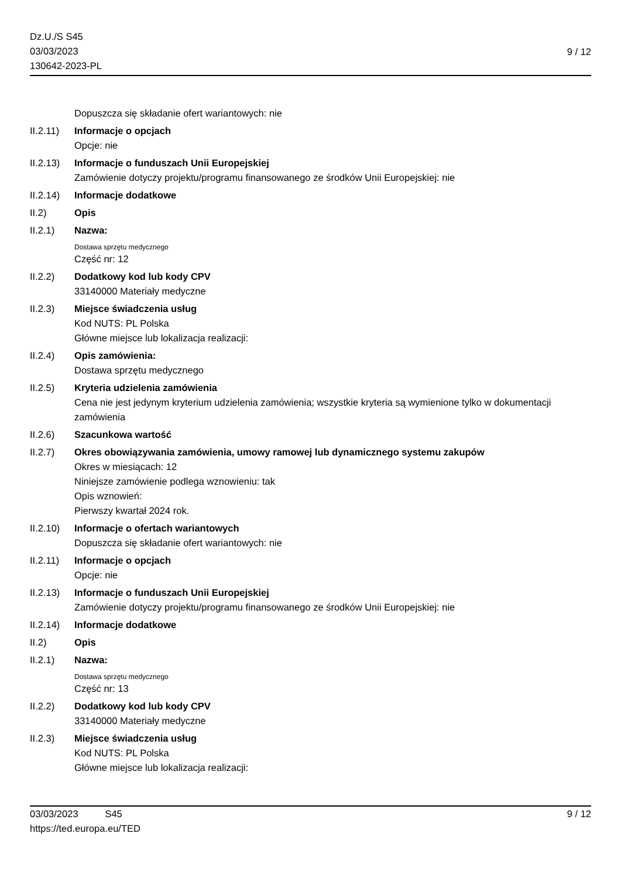Dz.U./S S45
03/03/2023
130642-2023-PL
9 / 12
Dopuszcza się składanie ofert wariantowych: nie
II.2.11)
Informacje o opcjach
Opcje: nie
II.2.13)
Informacje o funduszach Unii Europejskiej
Zamówienie dotyczy projektu/programu finansowanego ze środków Unii Europejskiej: nie
II.2.14)
Informacje dodatkowe
II.2) Opis
II.2.1) Nazwa:
Dostawa sprzętu medycznego
Część nr: 12
II.2.2) Dodatkowy kod lub kody CPV
33140000 Materiały medyczne
II.2.3) Miejsce świadczenia usług
Kod NUTS: PL Polska
Główne miejsce lub lokalizacja realizacji:
II.2.4) Opis zamówienia:
Dostawa sprzętu medycznego
II.2.5) Kryteria udzielenia zamówienia
Cena nie jest jedynym kryterium udzielenia zamówienia; wszystkie kryteria są wymienione tylko w dokumentacji zamówienia
II.2.6) Szacunkowa wartość
II.2.7) Okres obowiązywania zamówienia, umowy ramowej lub dynamicznego systemu zakupów
Okres w miesiącach: 12
Niniejsze zamówienie podlega wznowieniu: tak
Opis wznowień:
Pierwszy kwartał 2024 rok.
II.2.10)
Informacje o ofertach wariantowych
Dopuszcza się składanie ofert wariantowych: nie
II.2.11)
Informacje o opcjach
Opcje: nie
II.2.13)
Informacje o funduszach Unii Europejskiej
Zamówienie dotyczy projektu/programu finansowanego ze środków Unii Europejskiej: nie
II.2.14)
Informacje dodatkowe
II.2) Opis
II.2.1) Nazwa:
Dostawa sprzętu medycznego
Część nr: 13
II.2.2) Dodatkowy kod lub kody CPV
33140000 Materiały medyczne
II.2.3) Miejsce świadczenia usług
Kod NUTS: PL Polska
Główne miejsce lub lokalizacja realizacji:
03/03/2023 S45 9 / 12
https://ted.europa.eu/TED